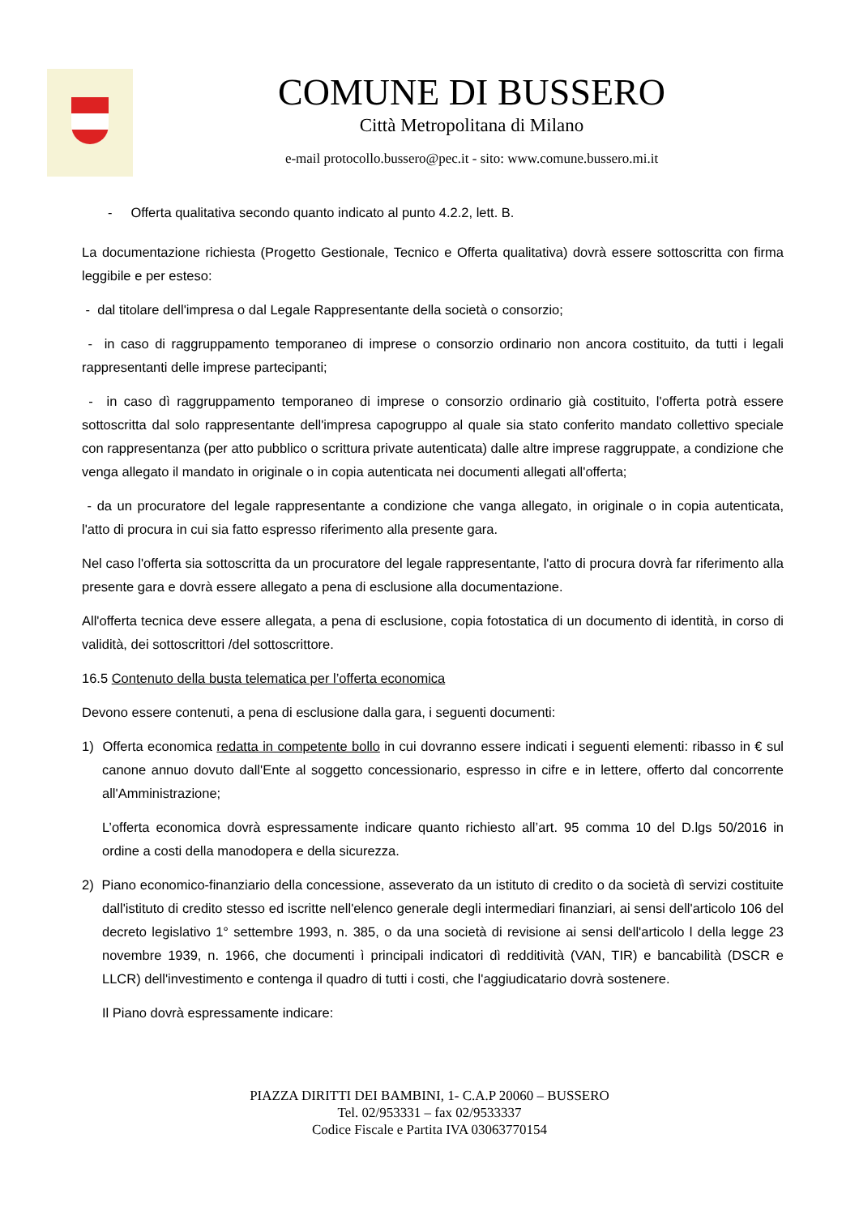COMUNE DI BUSSERO
Città Metropolitana di Milano
e-mail protocollo.bussero@pec.it - sito: www.comune.bussero.mi.it
- Offerta qualitativa secondo quanto indicato al punto 4.2.2, lett. B.
La documentazione richiesta (Progetto Gestionale, Tecnico e Offerta qualitativa) dovrà essere sottoscritta con firma leggibile e per esteso:
- dal titolare dell'impresa o dal Legale Rappresentante della società o consorzio;
- in caso di raggruppamento temporaneo di imprese o consorzio ordinario non ancora costituito, da tutti i legali rappresentanti delle imprese partecipanti;
- in caso dì raggruppamento temporaneo di imprese o consorzio ordinario già costituito, l'offerta potrà essere sottoscritta dal solo rappresentante dell'impresa capogruppo al quale sia stato conferito mandato collettivo speciale con rappresentanza (per atto pubblico o scrittura private autenticata) dalle altre imprese raggruppate, a condizione che venga allegato il mandato in originale o in copia autenticata nei documenti allegati all'offerta;
- da un procuratore del legale rappresentante a condizione che vanga allegato, in originale o in copia autenticata, l'atto di procura in cui sia fatto espresso riferimento alla presente gara.
Nel caso l'offerta sia sottoscritta da un procuratore del legale rappresentante, l'atto di procura dovrà far riferimento alla presente gara e dovrà essere allegato a pena di esclusione alla documentazione.
All'offerta tecnica deve essere allegata, a pena di esclusione, copia fotostatica di un documento di identità, in corso di validità, dei sottoscrittori /del sottoscrittore.
16.5 Contenuto della busta telematica per l’offerta economica
Devono essere contenuti, a pena di esclusione dalla gara, i seguenti documenti:
1) Offerta economica redatta in competente bollo in cui dovranno essere indicati i seguenti elementi: ribasso in € sul canone annuo dovuto dall'Ente al soggetto concessionario, espresso in cifre e in lettere, offerto dal concorrente all'Amministrazione;
L’offerta economica dovrà espressamente indicare quanto richiesto all’art. 95 comma 10 del D.lgs 50/2016 in ordine a costi della manodopera e della sicurezza.
2) Piano economico-finanziario della concessione, asseverato da un istituto di credito o da società dì servizi costituite dall'istituto di credito stesso ed iscritte nell'elenco generale degli intermediari finanziari, ai sensi dell'articolo 106 del decreto legislativo 1° settembre 1993, n. 385, o da una società di revisione ai sensi dell'articolo l della legge 23 novembre 1939, n. 1966, che documenti ì principali indicatori dì redditività (VAN, TIR) e bancabilità (DSCR e LLCR) dell'investimento e contenga il quadro di tutti i costi, che l'aggiudicatario dovrà sostenere.
Il Piano dovrà espressamente indicare:
PIAZZA DIRITTI DEI BAMBINI, 1- C.A.P 20060 – BUSSERO
Tel. 02/953331 – fax 02/9533337
Codice Fiscale e Partita IVA 03063770154